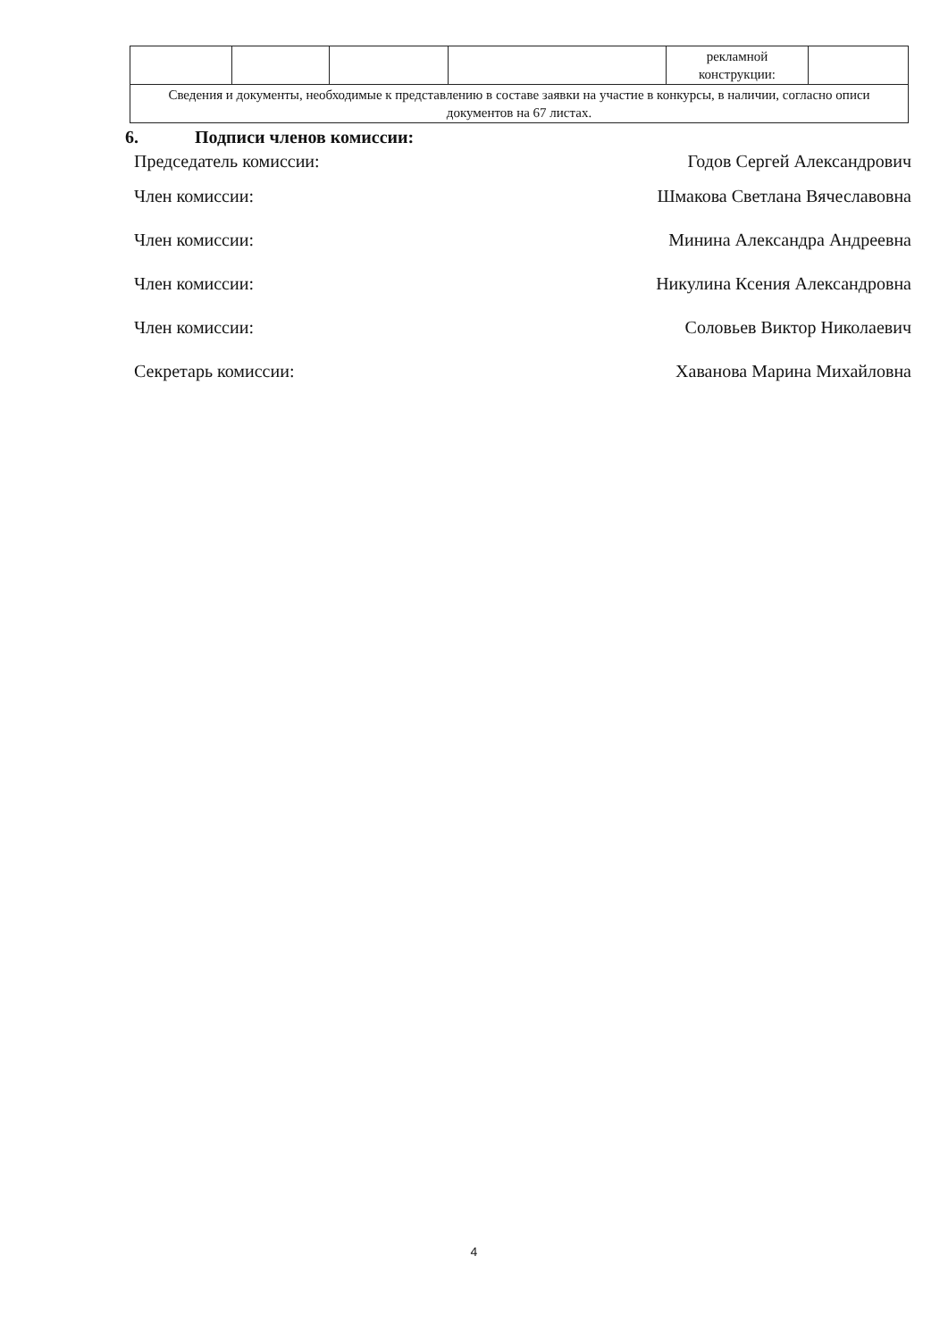| | | | | рекламной конструкции: | |
| Сведения и документы, необходимые к представлению в составе заявки на участие в конкурсы, в наличии, согласно описи документов на 67 листах. | | | | | |
6. Подписи членов комиссии:
Председатель комиссии: Годов Сергей Александрович
Член комиссии: Шмакова Светлана Вячеславовна
Член комиссии: Минина Александра Андреевна
Член комиссии: Никулина Ксения Александровна
Член комиссии: Соловьев Виктор Николаевич
Секретарь комиссии: Хаванова Марина Михайловна
4